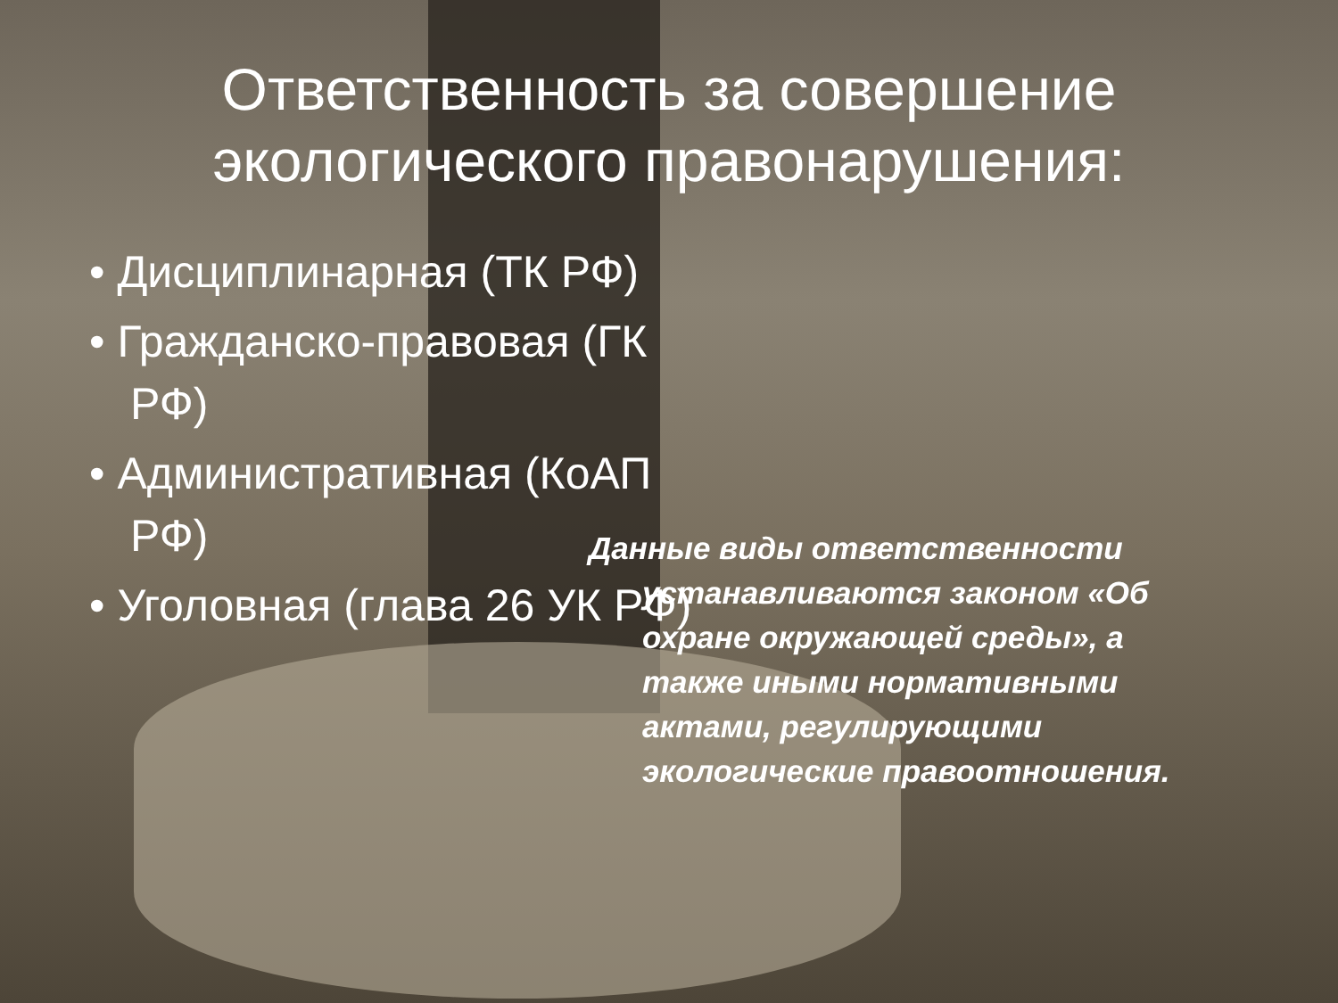Ответственность за совершение
экологического правонарушения:
• Дисциплинарная (ТК РФ)
• Гражданско-правовая (ГК РФ)
• Административная (КоАП РФ)
• Уголовная (глава 26 УК РФ)
Данные виды ответственности устанавливаются законом «Об охране окружающей среды», а также иными нормативными актами, регулирующими экологические правоотношения.